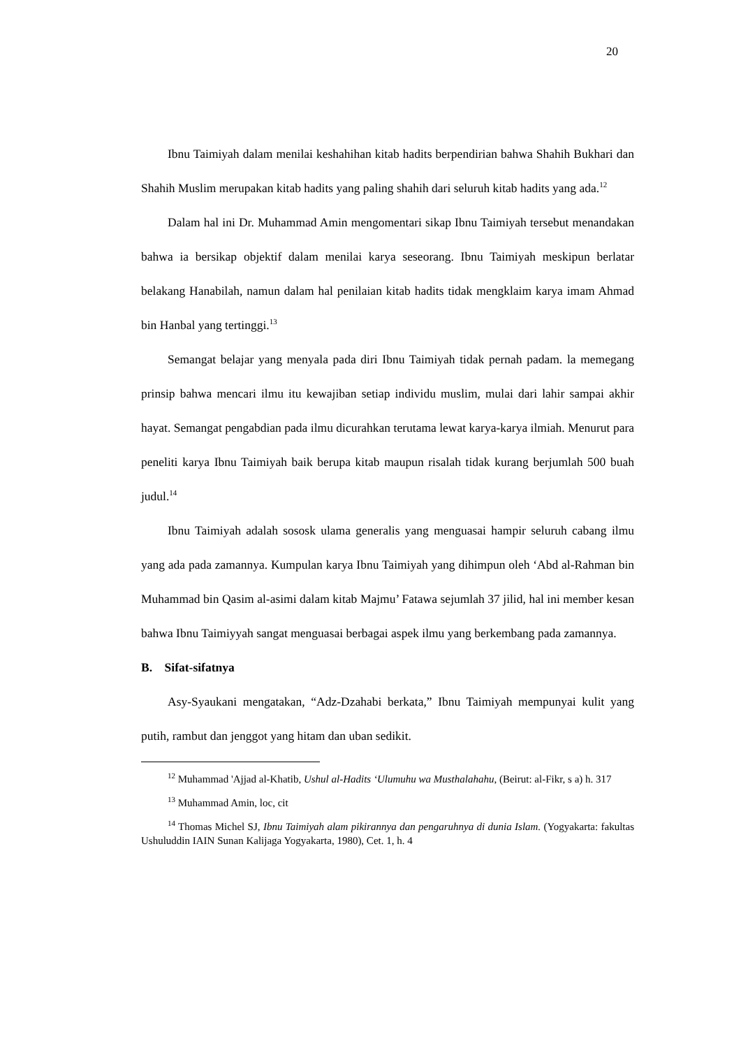20
Ibnu Taimiyah dalam menilai keshahihan kitab hadits berpendirian bahwa Shahih Bukhari dan Shahih Muslim merupakan kitab hadits yang paling shahih dari seluruh kitab hadits yang ada.<sup>12</sup>
Dalam hal ini Dr. Muhammad Amin mengomentari sikap Ibnu Taimiyah tersebut menandakan bahwa ia bersikap objektif dalam menilai karya seseorang. Ibnu Taimiyah meskipun berlatar belakang Hanabilah, namun dalam hal penilaian kitab hadits tidak mengklaim karya imam Ahmad bin Hanbal yang tertinggi.<sup>13</sup>
Semangat belajar yang menyala pada diri Ibnu Taimiyah tidak pernah padam. la memegang prinsip bahwa mencari ilmu itu kewajiban setiap individu muslim, mulai dari lahir sampai akhir hayat. Semangat pengabdian pada ilmu dicurahkan terutama lewat karya-karya ilmiah. Menurut para peneliti karya Ibnu Taimiyah baik berupa kitab maupun risalah tidak kurang berjumlah 500 buah judul.<sup>14</sup>
Ibnu Taimiyah adalah sososk ulama generalis yang menguasai hampir seluruh cabang ilmu yang ada pada zamannya. Kumpulan karya Ibnu Taimiyah yang dihimpun oleh ‘Abd al-Rahman bin Muhammad bin Qasim al-asimi dalam kitab Majmu’ Fatawa sejumlah 37 jilid, hal ini member kesan bahwa Ibnu Taimiyyah sangat menguasai berbagai aspek ilmu yang berkembang pada zamannya.
B. Sifat-sifatnya
Asy-Syaukani mengatakan, “Adz-Dzahabi berkata,” Ibnu Taimiyah mempunyai kulit yang putih, rambut dan jenggot yang hitam dan uban sedikit.
<sup>12</sup> Muhammad 'Ajjad al-Khatib, Ushul al-Hadits ‘Ulumuhu wa Musthalahahu, (Beirut: al-Fikr, s a) h. 317
<sup>13</sup> Muhammad Amin, loc, cit
<sup>14</sup> Thomas Michel SJ, Ibnu Taimiyah alam pikirannya dan pengaruhnya di dunia Islam. (Yogyakarta: fakultas Ushuluddin IAIN Sunan Kalijaga Yogyakarta, 1980), Cet. 1, h. 4